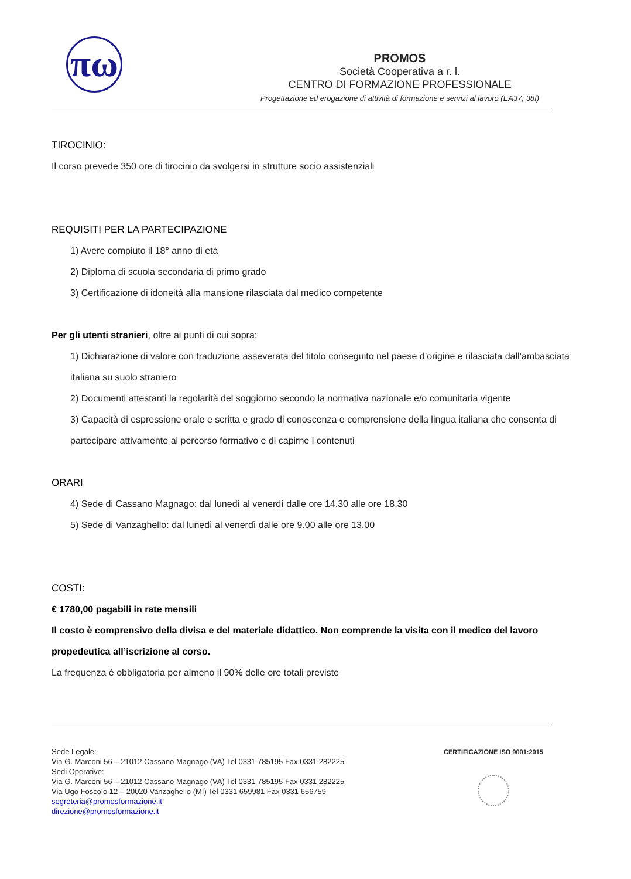πω
PROMOS
Società Cooperativa a r. l.
CENTRO DI FORMAZIONE PROFESSIONALE
Progettazione ed erogazione di attività di formazione e servizi al lavoro (EA37, 38f)
TIROCINIO:
Il corso prevede 350 ore di tirocinio da svolgersi in strutture socio assistenziali
REQUISITI PER LA PARTECIPAZIONE
1) Avere compiuto il 18° anno di età
2) Diploma di scuola secondaria di primo grado
3) Certificazione di idoneità alla mansione rilasciata dal medico competente
Per gli utenti stranieri, oltre ai punti di cui sopra:
1) Dichiarazione di valore con traduzione asseverata del titolo conseguito nel paese d’origine e rilasciata dall’ambasciata italiana su suolo straniero
2) Documenti attestanti la regolarità del soggiorno secondo la normativa nazionale e/o comunitaria vigente
3) Capacità di espressione orale e scritta e grado di conoscenza e comprensione della lingua italiana che consenta di partecipare attivamente al percorso formativo e di capirne i contenuti
ORARI
4) Sede di Cassano Magnago: dal lunedì al venerdì dalle ore 14.30 alle ore 18.30
5) Sede di Vanzaghello: dal lunedì al venerdì dalle ore 9.00 alle ore 13.00
COSTI:
€ 1780,00 pagabili in rate mensili
Il costo è comprensivo della divisa e del materiale didattico. Non comprende la visita con il medico del lavoro propedeutica all’iscrizione al corso.
La frequenza è obbligatoria per almeno il 90% delle ore totali previste
Sede Legale:
Via G. Marconi 56 – 21012 Cassano Magnago (VA) Tel 0331 785195 Fax 0331 282225
Sedi Operative:
Via G. Marconi 56 – 21012 Cassano Magnago (VA) Tel 0331 785195 Fax 0331 282225
Via Ugo Foscolo 12 – 20020 Vanzaghello (MI) Tel 0331 659981 Fax 0331 656759
segreteria@promosformazione.it
direzione@promosformazione.it
CERTIFICAZIONE ISO 9001:2015